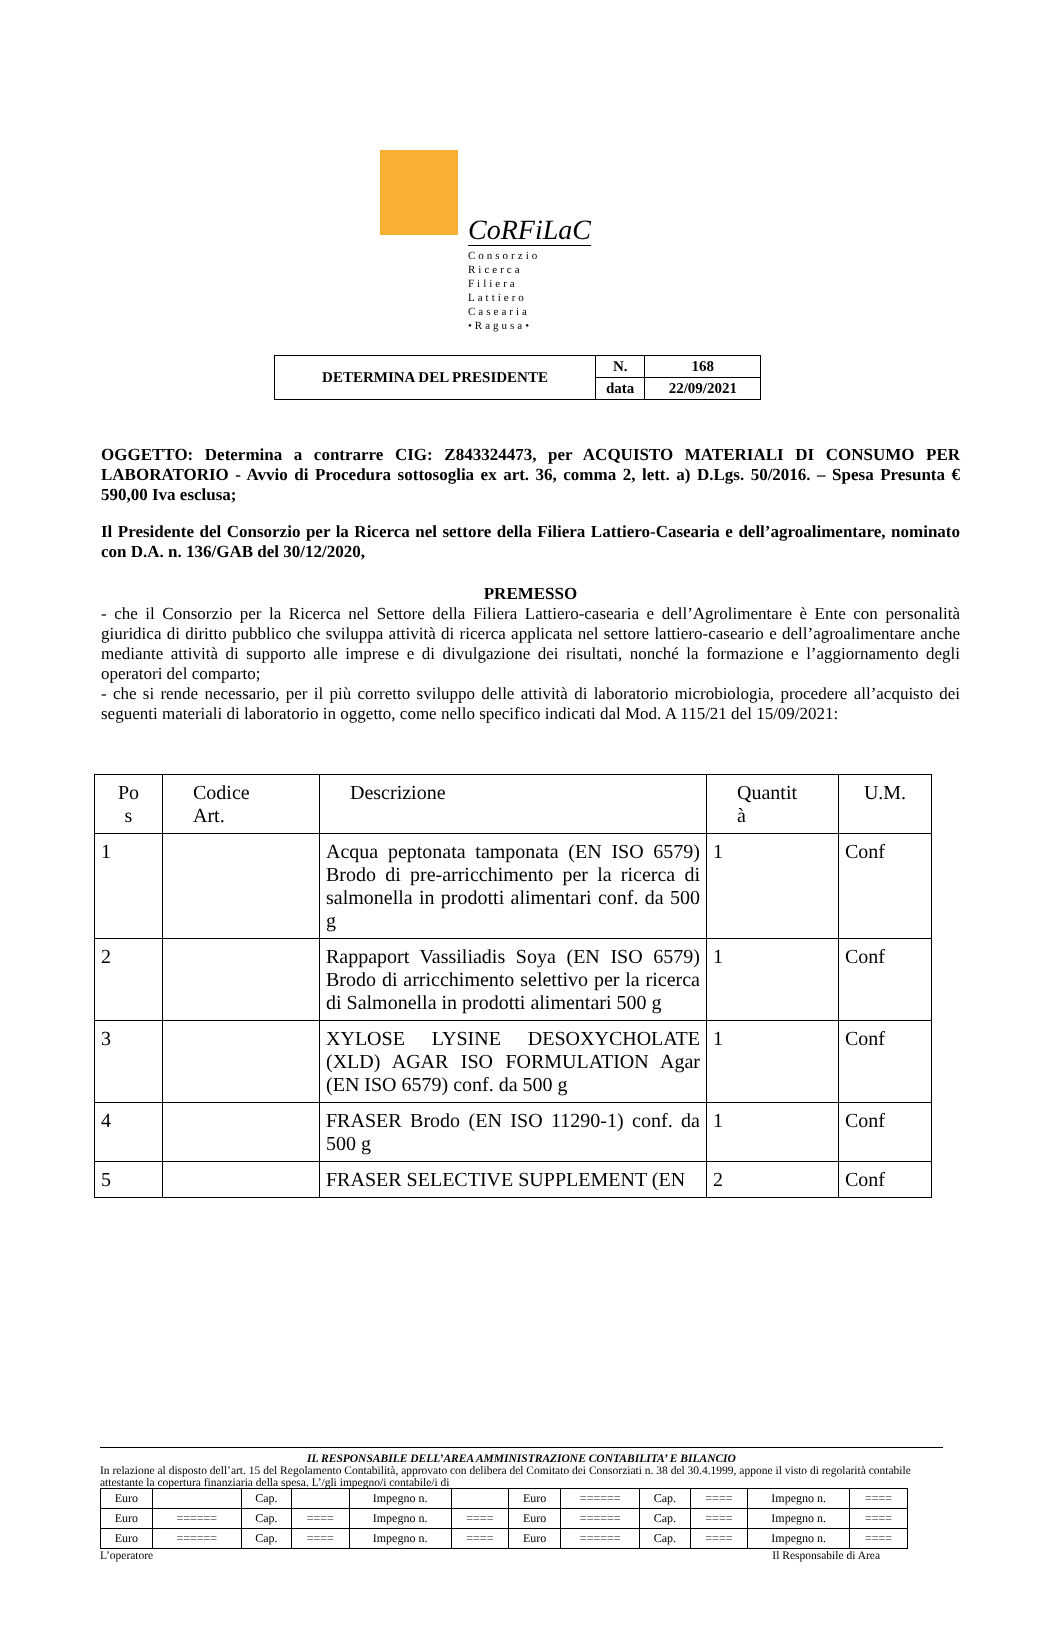CoRFiLaC
Consorzio
Ricerca
Filiera
Lattiero
Casearia
•Ragusa•
| DETERMINA DEL PRESIDENTE | N. | 168 |
| | data | 22/09/2021 |
OGGETTO: Determina a contrarre CIG: Z843324473, per ACQUISTO MATERIALI DI CONSUMO PER LABORATORIO - Avvio di Procedura sottosoglia ex art. 36, comma 2, lett. a) D.Lgs. 50/2016. – Spesa Presunta € 590,00 Iva esclusa;
Il Presidente del Consorzio per la Ricerca nel settore della Filiera Lattiero-Casearia e dell’agroalimentare, nominato con D.A. n. 136/GAB del 30/12/2020,
PREMESSO
- che il Consorzio per la Ricerca nel Settore della Filiera Lattiero-casearia e dell’Agrolimentare è Ente con personalità giuridica di diritto pubblico che sviluppa attività di ricerca applicata nel settore lattiero-caseario e dell’agroalimentare anche mediante attività di supporto alle imprese e di divulgazione dei risultati, nonché la formazione e l’aggiornamento degli operatori del comparto;
- che si rende necessario, per il più corretto sviluppo delle attività di laboratorio microbiologia, procedere all’acquisto dei seguenti materiali di laboratorio in oggetto, come nello specifico indicati dal Mod. A 115/21 del 15/09/2021:
| Po s | Codice Art. | Descrizione | Quantit à | U.M. |
| 1 | | Acqua peptonata tamponata (EN ISO 6579) Brodo di pre-arricchimento per la ricerca di salmonella in prodotti alimentari conf. da 500 g | 1 | Conf |
| 2 | | Rappaport Vassiliadis Soya (EN ISO 6579) Brodo di arricchimento selettivo per la ricerca di Salmonella in prodotti alimentari 500 g | 1 | Conf |
| 3 | | XYLOSE LYSINE DESOXYCHOLATE (XLD) AGAR ISO FORMULATION Agar (EN ISO 6579) conf. da 500 g | 1 | Conf |
| 4 | | FRASER Brodo (EN ISO 11290-1) conf. da 500 g | 1 | Conf |
| 5 | | FRASER SELECTIVE SUPPLEMENT (EN | 2 | Conf |
IL RESPONSABILE DELL’AREA AMMINISTRAZIONE CONTABILITA’ E BILANCIO
In relazione al disposto dell’art. 15 del Regolamento Contabilità, approvato con delibera del Comitato dei Consorziati n. 38 del 30.4.1999, appone il visto di regolarità contabile attestante la copertura finanziaria della spesa. L’/gli impegno/i contabile/i di
| Euro | | Cap. | | Impegno n. | | Euro | ====== | Cap. | ==== | Impegno n. | ==== |
| Euro | ====== | Cap. | ==== | Impegno n. | ==== | Euro | ====== | Cap. | ==== | Impegno n. | ==== |
| Euro | ====== | Cap. | ==== | Impegno n. | ==== | Euro | ====== | Cap. | ==== | Impegno n. | ==== |
L’operatore Il Responsabile di Area